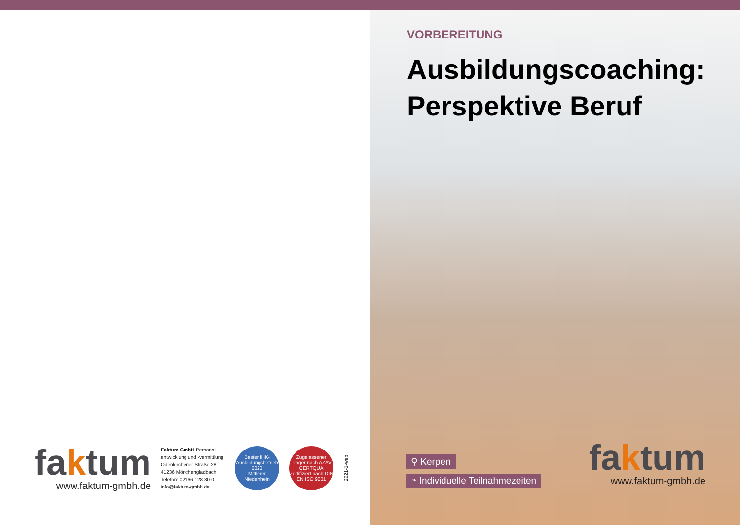faktum
www.faktum-gmbh.de
Faktum GmbH Personal-entwicklung und -vermittlung
Odenkirchener Straße 28
41236 Mönchengladbach
Telefon: 02166 128 30-0
info@faktum-gmbh.de
Bester IHK-Ausbildungsbetrieb
2020
Mittlerer Niederrhein
Zugelassener Träger nach AZAV
CERTQUA
Zertifiziert nach DIN EN ISO 9001
2021-1-web
VORBEREITUNG
Ausbildungscoaching:
Perspektive Beruf
⚲ Kerpen
◔ Individuelle Teilnahmezeiten
faktum
www.faktum-gmbh.de